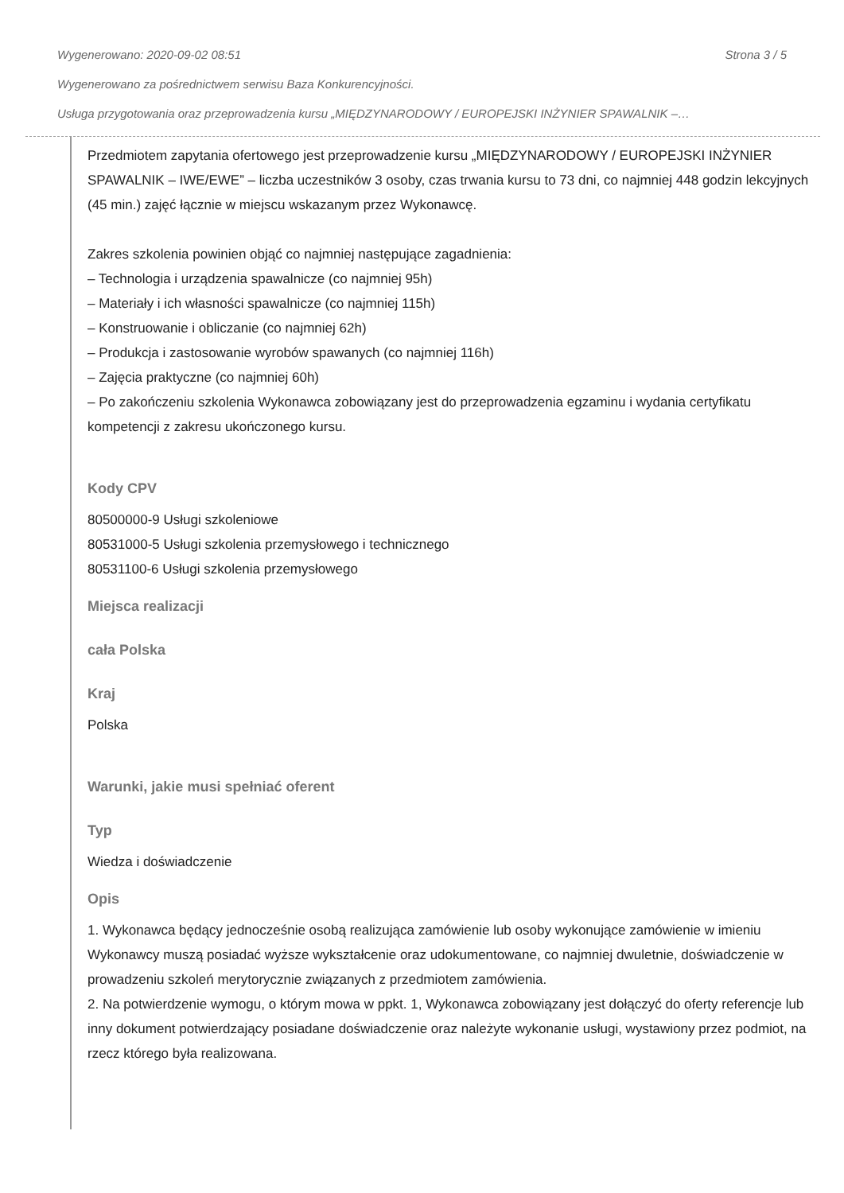Wygenerowano: 2020-09-02 08:51 Strona 3 / 5
Wygenerowano za pośrednictwem serwisu Baza Konkurencyjności.
Usługa przygotowania oraz przeprowadzenia kursu „MIĘDZYNARODOWY / EUROPEJSKI INŻYNIER SPAWALNIK –…
Przedmiotem zapytania ofertowego jest przeprowadzenie kursu „MIĘDZYNARODOWY / EUROPEJSKI INŻYNIER SPAWALNIK – IWE/EWE” – liczba uczestników 3 osoby, czas trwania kursu to 73 dni, co najmniej 448 godzin lekcyjnych (45 min.) zajęć łącznie w miejscu wskazanym przez Wykonawcę.
Zakres szkolenia powinien objąć co najmniej następujące zagadnienia:
– Technologia i urządzenia spawalnicze (co najmniej 95h)
– Materiały i ich własności spawalnicze (co najmniej 115h)
– Konstruowanie i obliczanie (co najmniej 62h)
– Produkcja i zastosowanie wyrobów spawanych (co najmniej 116h)
– Zajęcia praktyczne (co najmniej 60h)
– Po zakończeniu szkolenia Wykonawca zobowiązany jest do przeprowadzenia egzaminu i wydania certyfikatu kompetencji z zakresu ukończonego kursu.
Kody CPV
80500000-9 Usługi szkoleniowe
80531000-5 Usługi szkolenia przemysłowego i technicznego
80531100-6 Usługi szkolenia przemysłowego
Miejsca realizacji
cała Polska
Kraj
Polska
Warunki, jakie musi spełniać oferent
Typ
Wiedza i doświadczenie
Opis
1. Wykonawca będący jednocześnie osobą realizująca zamówienie lub osoby wykonujące zamówienie w imieniu Wykonawcy muszą posiadać wyższe wykształcenie oraz udokumentowane, co najmniej dwuletnie, doświadczenie w prowadzeniu szkoleń merytorycznie związanych z przedmiotem zamówienia.
2. Na potwierdzenie wymogu, o którym mowa w ppkt. 1, Wykonawca zobowiązany jest dołączyć do oferty referencje lub inny dokument potwierdzający posiadane doświadczenie oraz należyte wykonanie usługi, wystawiony przez podmiot, na rzecz którego była realizowana.